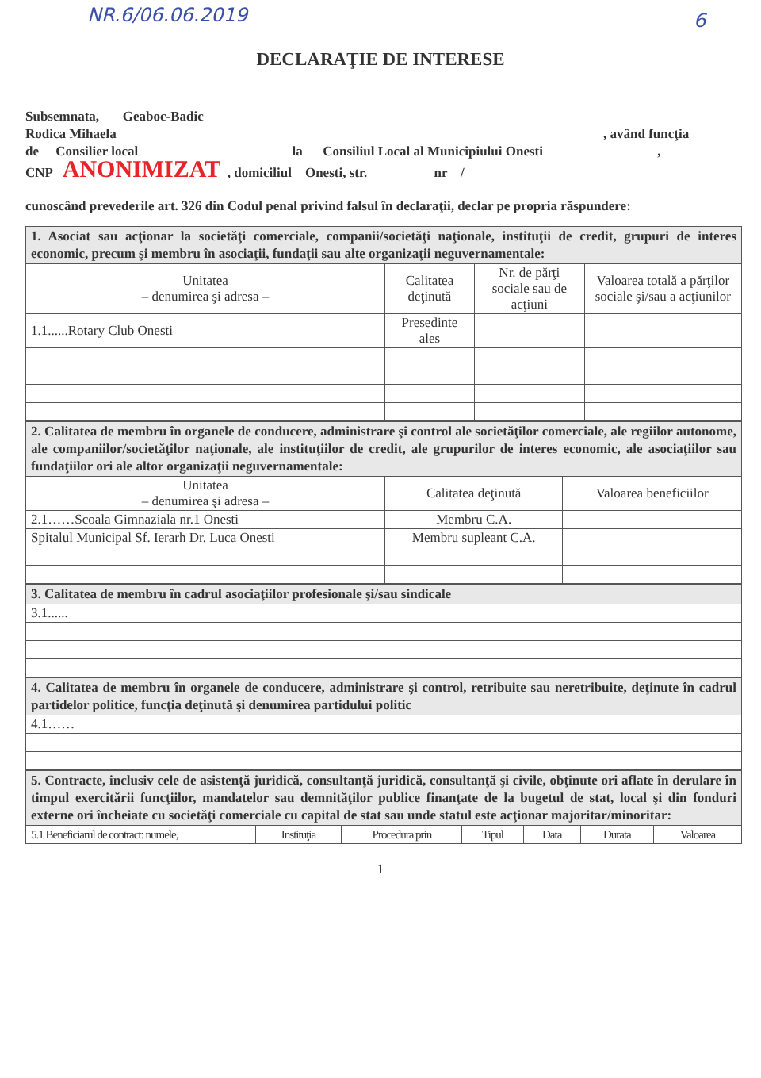NR.6/06.06.2019 6
DECLARAŢIE DE INTERESE
Subsemnata, Geaboc-Badic
Rodica Mihaela , având funcţia
de Consilier local la Consiliul Local al Municipiului Onesti ,
CNP ANONIMIZAT , domiciliul Onesti, str. nr /
cunoscând prevederile art. 326 din Codul penal privind falsul în declaraţii, declar pe propria răspundere:
| 1. Asociat sau acţionar la societăţi comerciale, companii/societăţi naţionale, instituţii de credit, grupuri de interes economic, precum şi membru în asociaţii, fundaţii sau alte organizaţii neguvernamentale: | | | |
| Unitatea – denumirea şi adresa – | Calitatea deţinută | Nr. de părţi sociale sau de acţiuni | Valoarea totală a părţilor sociale şi/sau a acţiunilor |
| 1.1......Rotary Club Onesti | Presedinte ales | | |
| 2. Calitatea de membru în organele de conducere, administrare şi control ale societăţilor comerciale, ale regiilor autonome, ale companiilor/societăţilor naţionale, ale instituţiilor de credit, ale grupurilor de interes economic, ale asociaţiilor sau fundaţiilor ori ale altor organizaţii neguvernamentale: | | |
| Unitatea – denumirea şi adresa – | Calitatea deţinută | Valoarea beneficiilor |
| 2.1……Scoala Gimnaziala nr.1 Onesti | Membru C.A. | |
| Spitalul Municipal Sf. Ierarh Dr. Luca Onesti | Membru supleant C.A. | |
| 3. Calitatea de membru în cadrul asociaţiilor profesionale şi/sau sindicale |
| 3.1...... |
| 4. Calitatea de membru în organele de conducere, administrare şi control, retribuite sau neretribuite, deţinute în cadrul partidelor politice, funcţia deţinută şi denumirea partidului politic |
| 4.1…… |
| 5. Contracte, inclusiv cele de asistenţă juridică, consultanţă juridică, consultanţă şi civile, obţinute ori aflate în derulare în timpul exercitării funcţiilor, mandatelor sau demnităţilor publice finanţate de la bugetul de stat, local şi din fonduri externe ori încheiate cu societăţi comerciale cu capital de stat sau unde statul este acţionar majoritar/minoritar: | | | | | | |
| 5.1 Beneficiarul de contract: numele, | Instituţia | Procedura prin | Tipul | Data | Durata | Valoarea |
1